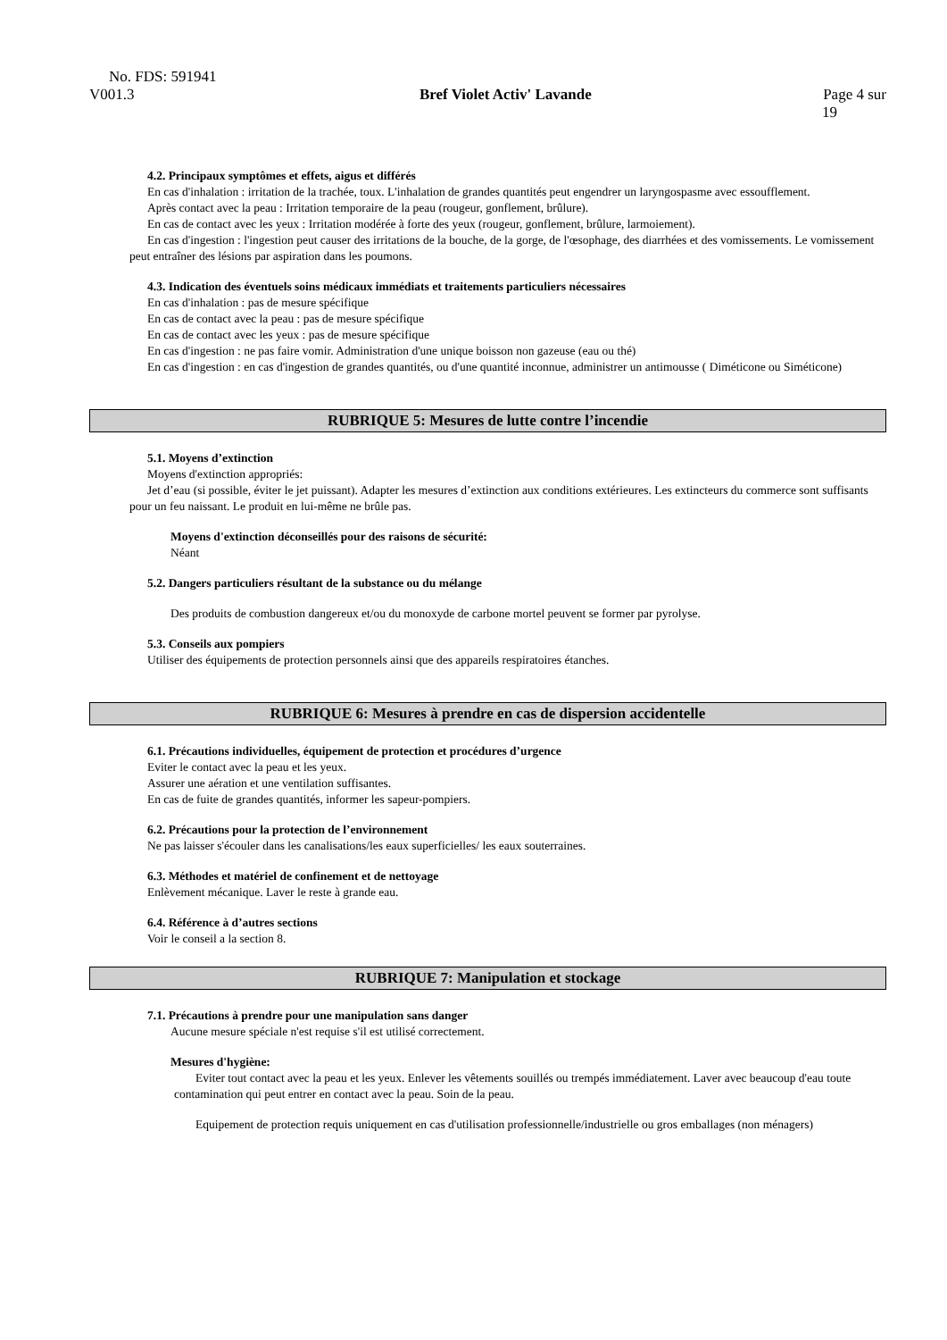No. FDS: 591941
V001.3 Bref Violet Activ' Lavande Page 4 sur
19
4.2. Principaux symptômes et effets, aigus et différés
En cas d'inhalation : irritation de la trachée, toux. L'inhalation de grandes quantités peut engendrer un laryngospasme avec essoufflement.
Après contact avec la peau : Irritation temporaire de la peau (rougeur, gonflement, brûlure).
En cas de contact avec les yeux : Irritation modérée à forte des yeux (rougeur, gonflement, brûlure, larmoiement).
En cas d'ingestion : l'ingestion peut causer des irritations de la bouche, de la gorge, de l'œsophage, des diarrhées et des vomissements. Le vomissement peut entraîner des lésions par aspiration dans les poumons.
4.3. Indication des éventuels soins médicaux immédiats et traitements particuliers nécessaires
En cas d'inhalation : pas de mesure spécifique
En cas de contact avec la peau : pas de mesure spécifique
En cas de contact avec les yeux : pas de mesure spécifique
En cas d'ingestion : ne pas faire vomir. Administration d'une unique boisson non gazeuse (eau ou thé)
En cas d'ingestion : en cas d'ingestion de grandes quantités, ou d'une quantité inconnue, administrer un antimousse ( Diméticone ou Siméticone)
RUBRIQUE 5: Mesures de lutte contre l’incendie
5.1. Moyens d’extinction
Moyens d'extinction appropriés:
Jet d’eau (si possible, éviter le jet puissant). Adapter les mesures d’extinction aux conditions extérieures. Les extincteurs du commerce sont suffisants pour un feu naissant. Le produit en lui-même ne brûle pas.
Moyens d'extinction déconseillés pour des raisons de sécurité:
Néant
5.2. Dangers particuliers résultant de la substance ou du mélange
Des produits de combustion dangereux et/ou du monoxyde de carbone mortel peuvent se former par pyrolyse.
5.3. Conseils aux pompiers
Utiliser des équipements de protection personnels ainsi que des appareils respiratoires étanches.
RUBRIQUE 6: Mesures à prendre en cas de dispersion accidentelle
6.1. Précautions individuelles, équipement de protection et procédures d’urgence
Eviter le contact avec la peau et les yeux.
Assurer une aération et une ventilation suffisantes.
En cas de fuite de grandes quantités, informer les sapeur-pompiers.
6.2. Précautions pour la protection de l’environnement
Ne pas laisser s'écouler dans les canalisations/les eaux superficielles/ les eaux souterraines.
6.3. Méthodes et matériel de confinement et de nettoyage
Enlèvement mécanique. Laver le reste à grande eau.
6.4. Référence à d’autres sections
Voir le conseil a la section 8.
RUBRIQUE 7: Manipulation et stockage
7.1. Précautions à prendre pour une manipulation sans danger
Aucune mesure spéciale n'est requise s'il est utilisé correctement.
Mesures d'hygiène:
Eviter tout contact avec la peau et les yeux. Enlever les vêtements souillés ou trempés immédiatement. Laver avec beaucoup d'eau toute contamination qui peut entrer en contact avec la peau. Soin de la peau.
Equipement de protection requis uniquement en cas d'utilisation professionnelle/industrielle ou gros emballages (non ménagers)